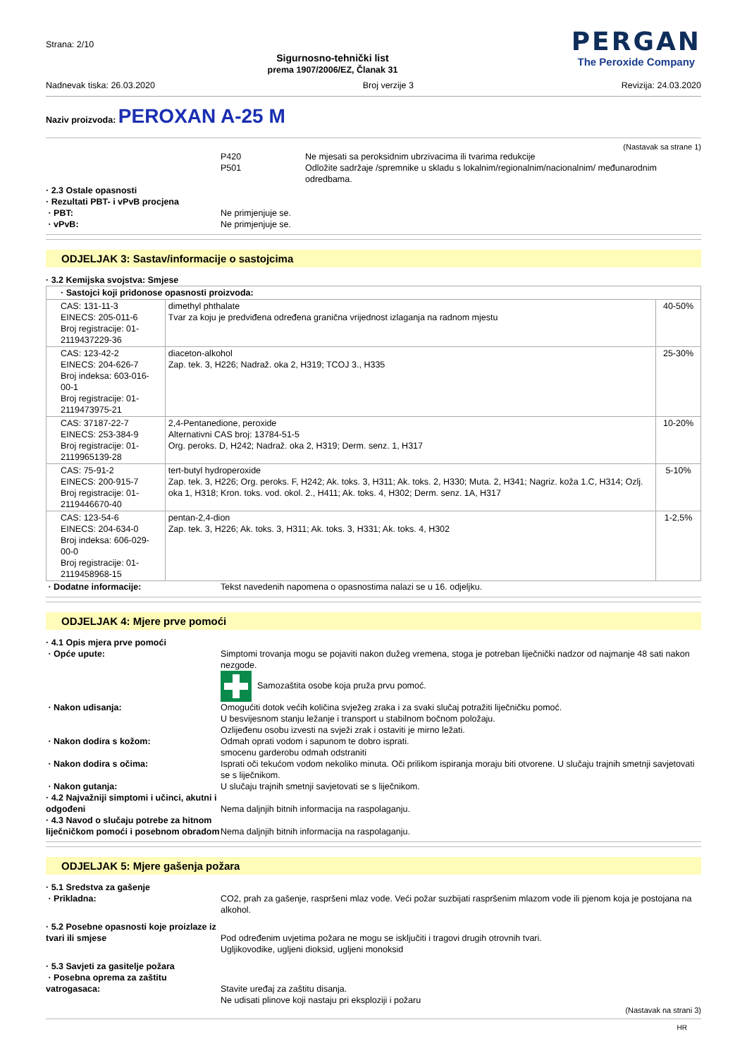Strana: 2/10
Sigurnosno-tehnički list
prema 1907/2006/EZ, Članak 31
PERGAN
The Peroxide Company
Nadnevak tiska: 26.03.2020 Broj verzije 3 Revizija: 24.03.2020
Naziv proizvoda: PEROXAN A-25 M
(Nastavak sa strane 1)
P420 Ne mjesati sa peroksidnim ubrzivacima ili tvarima redukcije
P501 Odložite sadržaje /spremnike u skladu s lokalnim/regionalnim/nacionalnim/ međunarodnim odredbama.
· 2.3 Ostale opasnosti
· Rezultati PBT- i vPvB procjena
· PBT: Ne primjenjuje se.
· vPvB: Ne primjenjuje se.
ODJELJAK 3: Sastav/informacije o sastojcima
· 3.2 Kemijska svojstva: Smjese
| · Sastojci koji pridonose opasnosti proizvoda: | | |
| CAS: 131-11-3 EINECS: 205-011-6 Broj registracije: 01-2119437229-36 | dimethyl phthalate Tvar za koju je predviđena određena granična vrijednost izlaganja na radnom mjestu | 40-50% |
| CAS: 123-42-2 EINECS: 204-626-7 Broj indeksa: 603-016-00-1 Broj registracije: 01-2119473975-21 | diaceton-alkohol Zap. tek. 3, H226; Nadraž. oka 2, H319; TCOJ 3., H335 | 25-30% |
| CAS: 37187-22-7 EINECS: 253-384-9 Broj registracije: 01-2119965139-28 | 2,4-Pentanedione, peroxide Alternativni CAS broj: 13784-51-5 Org. peroks. D, H242; Nadraž. oka 2, H319; Derm. senz. 1, H317 | 10-20% |
| CAS: 75-91-2 EINECS: 200-915-7 Broj registracije: 01-2119446670-40 | tert-butyl hydroperoxide Zap. tek. 3, H226; Org. peroks. F, H242; Ak. toks. 3, H311; Ak. toks. 2, H330; Muta. 2, H341; Nagriz. koža 1.C, H314; Ozlj. oka 1, H318; Kron. toks. vod. okol. 2., H411; Ak. toks. 4, H302; Derm. senz. 1A, H317 | 5-10% |
| CAS: 123-54-6 EINECS: 204-634-0 Broj indeksa: 606-029-00-0 Broj registracije: 01-2119458968-15 | pentan-2,4-dion Zap. tek. 3, H226; Ak. toks. 3, H311; Ak. toks. 3, H331; Ak. toks. 4, H302 | 1-2,5% |
· Dodatne informacije: Tekst navedenih napomena o opasnostima nalazi se u 16. odjeljku.
ODJELJAK 4: Mjere prve pomoći
· 4.1 Opis mjera prve pomoći
· Opće upute: Simptomi trovanja mogu se pojaviti nakon dužeg vremena, stoga je potreban liječnički nadzor od najmanje 48 sati nakon nezgode.
Samozaštita osobe koja pruža prvu pomoć.
· Nakon udisanja: Omogućiti dotok većih količina svježeg zraka i za svaki slučaj potražiti liječničku pomoć.
U besvijesnom stanju ležanje i transport u stabilnom bočnom položaju.
Ozlijeđenu osobu izvesti na svježi zrak i ostaviti je mirno ležati.
· Nakon dodira s kožom: Odmah oprati vodom i sapunom te dobro isprati.
smocenu garderobu odmah odstraniti
· Nakon dodira s očima: Isprati oči tekućom vodom nekoliko minuta. Oči prilikom ispiranja moraju biti otvorene. U slučaju trajnih smetnji savjetovati se s liječnikom.
· Nakon gutanja: U slučaju trajnih smetnji savjetovati se s liječnikom.
· 4.2 Najvažniji simptomi i učinci, akutni i odgođeni
Nema daljnjih bitnih informacija na raspolaganju.
· 4.3 Navod o slučaju potrebe za hitnom liječničkom pomoći i posebnom obradom
Nema daljnjih bitnih informacija na raspolaganju.
ODJELJAK 5: Mjere gašenja požara
· 5.1 Sredstva za gašenje
· Prikladna: CO2, prah za gašenje, raspršeni mlaz vode. Veći požar suzbijati raspršenim mlazom vode ili pjenom koja je postojana na alkohol.
· 5.2 Posebne opasnosti koje proizlaze iz tvari ili smjese
Pod određenim uvjetima požara ne mogu se isključiti i tragovi drugih otrovnih tvari.
Ugljikovodike, ugljeni dioksid, ugljeni monoksid
· 5.3 Savjeti za gasitelje požara
· Posebna oprema za zaštitu vatrogasaca:
Stavite uređaj za zaštitu disanja.
Ne udisati plinove koji nastaju pri eksploziji i požaru
(Nastavak na strani 3)
HR